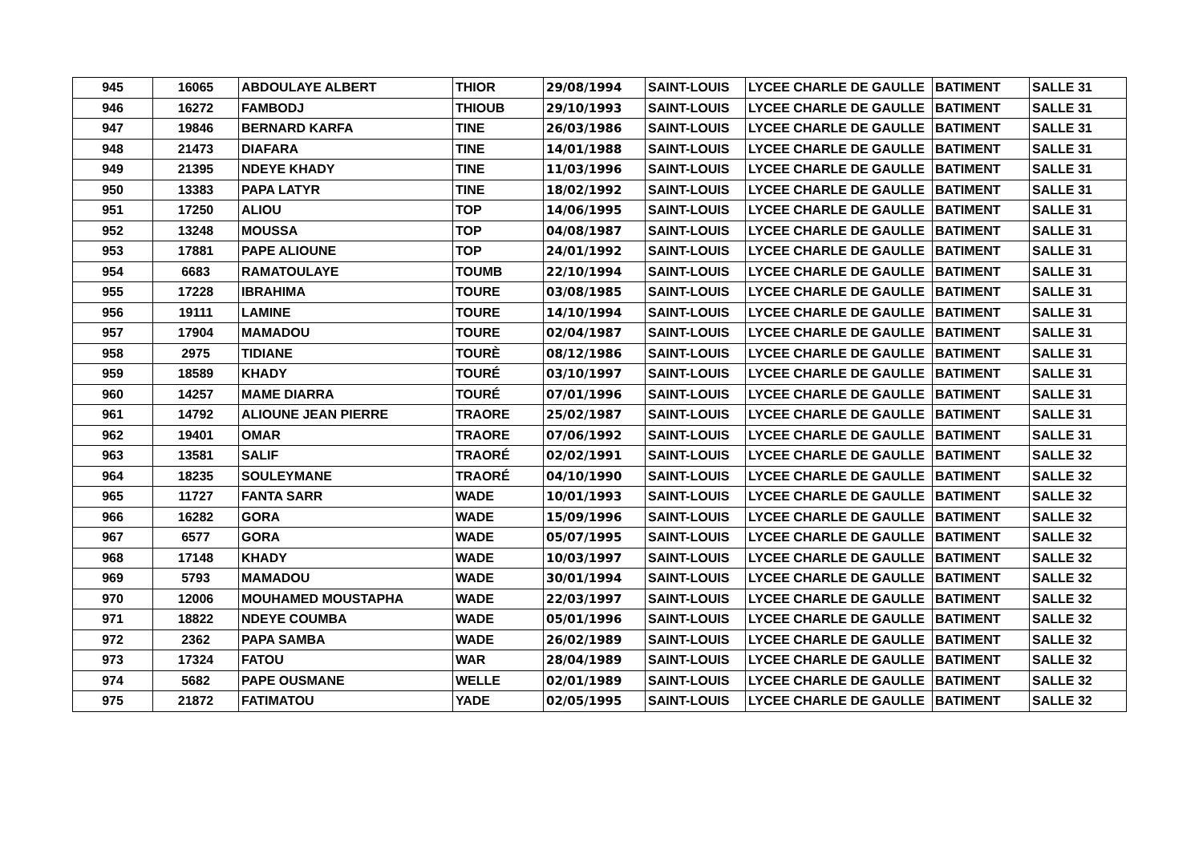| 945 | 16065 | ABDOULAYE ALBERT | THIOR | 29/08/1994 | SAINT-LOUIS | LYCEE CHARLE DE GAULLE | BATIMENT | SALLE 31 |
| 946 | 16272 | FAMBODJ | THIOUB | 29/10/1993 | SAINT-LOUIS | LYCEE CHARLE DE GAULLE | BATIMENT | SALLE 31 |
| 947 | 19846 | BERNARD KARFA | TINE | 26/03/1986 | SAINT-LOUIS | LYCEE CHARLE DE GAULLE | BATIMENT | SALLE 31 |
| 948 | 21473 | DIAFARA | TINE | 14/01/1988 | SAINT-LOUIS | LYCEE CHARLE DE GAULLE | BATIMENT | SALLE 31 |
| 949 | 21395 | NDEYE KHADY | TINE | 11/03/1996 | SAINT-LOUIS | LYCEE CHARLE DE GAULLE | BATIMENT | SALLE 31 |
| 950 | 13383 | PAPA LATYR | TINE | 18/02/1992 | SAINT-LOUIS | LYCEE CHARLE DE GAULLE | BATIMENT | SALLE 31 |
| 951 | 17250 | ALIOU | TOP | 14/06/1995 | SAINT-LOUIS | LYCEE CHARLE DE GAULLE | BATIMENT | SALLE 31 |
| 952 | 13248 | MOUSSA | TOP | 04/08/1987 | SAINT-LOUIS | LYCEE CHARLE DE GAULLE | BATIMENT | SALLE 31 |
| 953 | 17881 | PAPE ALIOUNE | TOP | 24/01/1992 | SAINT-LOUIS | LYCEE CHARLE DE GAULLE | BATIMENT | SALLE 31 |
| 954 | 6683 | RAMATOULAYE | TOUMB | 22/10/1994 | SAINT-LOUIS | LYCEE CHARLE DE GAULLE | BATIMENT | SALLE 31 |
| 955 | 17228 | IBRAHIMA | TOURE | 03/08/1985 | SAINT-LOUIS | LYCEE CHARLE DE GAULLE | BATIMENT | SALLE 31 |
| 956 | 19111 | LAMINE | TOURE | 14/10/1994 | SAINT-LOUIS | LYCEE CHARLE DE GAULLE | BATIMENT | SALLE 31 |
| 957 | 17904 | MAMADOU | TOURE | 02/04/1987 | SAINT-LOUIS | LYCEE CHARLE DE GAULLE | BATIMENT | SALLE 31 |
| 958 | 2975 | TIDIANE | TOURÈ | 08/12/1986 | SAINT-LOUIS | LYCEE CHARLE DE GAULLE | BATIMENT | SALLE 31 |
| 959 | 18589 | KHADY | TOURÉ | 03/10/1997 | SAINT-LOUIS | LYCEE CHARLE DE GAULLE | BATIMENT | SALLE 31 |
| 960 | 14257 | MAME DIARRA | TOURÉ | 07/01/1996 | SAINT-LOUIS | LYCEE CHARLE DE GAULLE | BATIMENT | SALLE 31 |
| 961 | 14792 | ALIOUNE JEAN PIERRE | TRAORE | 25/02/1987 | SAINT-LOUIS | LYCEE CHARLE DE GAULLE | BATIMENT | SALLE 31 |
| 962 | 19401 | OMAR | TRAORE | 07/06/1992 | SAINT-LOUIS | LYCEE CHARLE DE GAULLE | BATIMENT | SALLE 31 |
| 963 | 13581 | SALIF | TRAORÉ | 02/02/1991 | SAINT-LOUIS | LYCEE CHARLE DE GAULLE | BATIMENT | SALLE 32 |
| 964 | 18235 | SOULEYMANE | TRAORÉ | 04/10/1990 | SAINT-LOUIS | LYCEE CHARLE DE GAULLE | BATIMENT | SALLE 32 |
| 965 | 11727 | FANTA SARR | WADE | 10/01/1993 | SAINT-LOUIS | LYCEE CHARLE DE GAULLE | BATIMENT | SALLE 32 |
| 966 | 16282 | GORA | WADE | 15/09/1996 | SAINT-LOUIS | LYCEE CHARLE DE GAULLE | BATIMENT | SALLE 32 |
| 967 | 6577 | GORA | WADE | 05/07/1995 | SAINT-LOUIS | LYCEE CHARLE DE GAULLE | BATIMENT | SALLE 32 |
| 968 | 17148 | KHADY | WADE | 10/03/1997 | SAINT-LOUIS | LYCEE CHARLE DE GAULLE | BATIMENT | SALLE 32 |
| 969 | 5793 | MAMADOU | WADE | 30/01/1994 | SAINT-LOUIS | LYCEE CHARLE DE GAULLE | BATIMENT | SALLE 32 |
| 970 | 12006 | MOUHAMED MOUSTAPHA | WADE | 22/03/1997 | SAINT-LOUIS | LYCEE CHARLE DE GAULLE | BATIMENT | SALLE 32 |
| 971 | 18822 | NDEYE COUMBA | WADE | 05/01/1996 | SAINT-LOUIS | LYCEE CHARLE DE GAULLE | BATIMENT | SALLE 32 |
| 972 | 2362 | PAPA SAMBA | WADE | 26/02/1989 | SAINT-LOUIS | LYCEE CHARLE DE GAULLE | BATIMENT | SALLE 32 |
| 973 | 17324 | FATOU | WAR | 28/04/1989 | SAINT-LOUIS | LYCEE CHARLE DE GAULLE | BATIMENT | SALLE 32 |
| 974 | 5682 | PAPE OUSMANE | WELLE | 02/01/1989 | SAINT-LOUIS | LYCEE CHARLE DE GAULLE | BATIMENT | SALLE 32 |
| 975 | 21872 | FATIMATOU | YADE | 02/05/1995 | SAINT-LOUIS | LYCEE CHARLE DE GAULLE | BATIMENT | SALLE 32 |